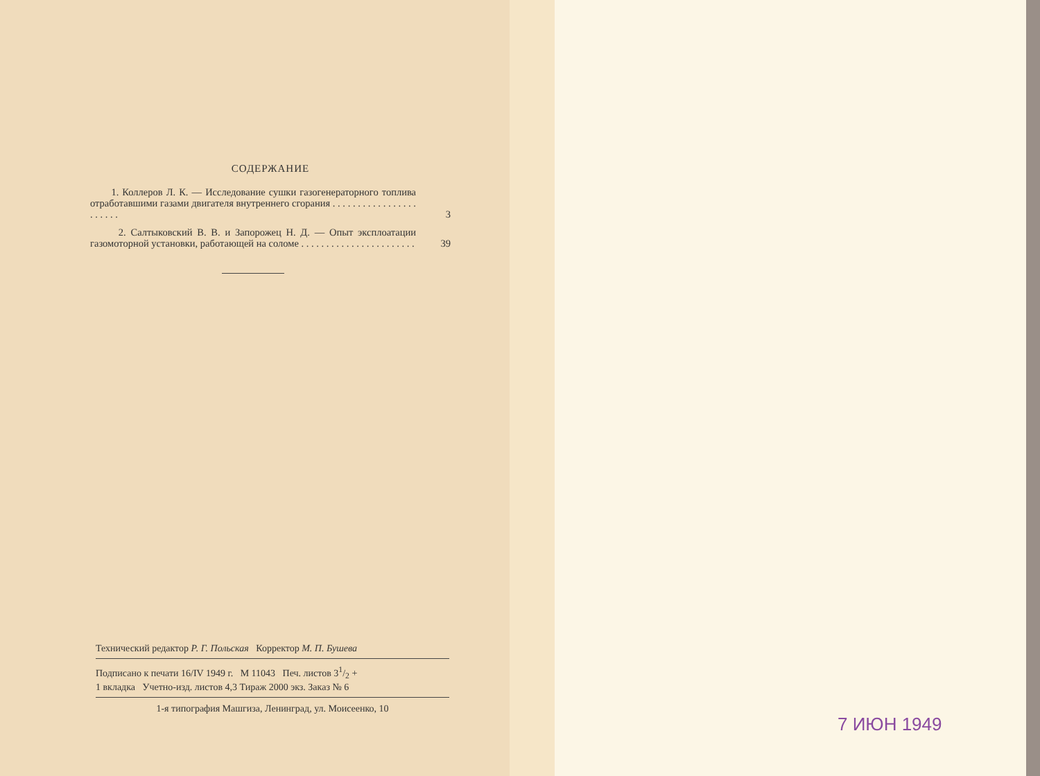СОДЕРЖАНИЕ
1. Коллеров Л. К. — Исследование сушки газогенераторного топлива отработавшими газами двигателя внутреннего сгорания . . . . . . . . . . . . . . . . . . . . . . .
3
2. Салтыковский В. В. и Запорожец Н. Д. — Опыт эксплоатации газомоторной установки, работающей на соломе . . . . . . . . . . . . . . . . . . . . . . .
39
Технический редактор Р. Г. Польская Корректор М. П. Бушева
Подписано к печати 16/IV 1949 г. М 11043 Печ. листов 31/2 +
1 вкладка Учетно-изд. листов 4,3 Тираж 2000 экз. Заказ № 6
1-я типография Машгиза, Ленинград, ул. Моисеенко, 10
7 ИЮН 1949